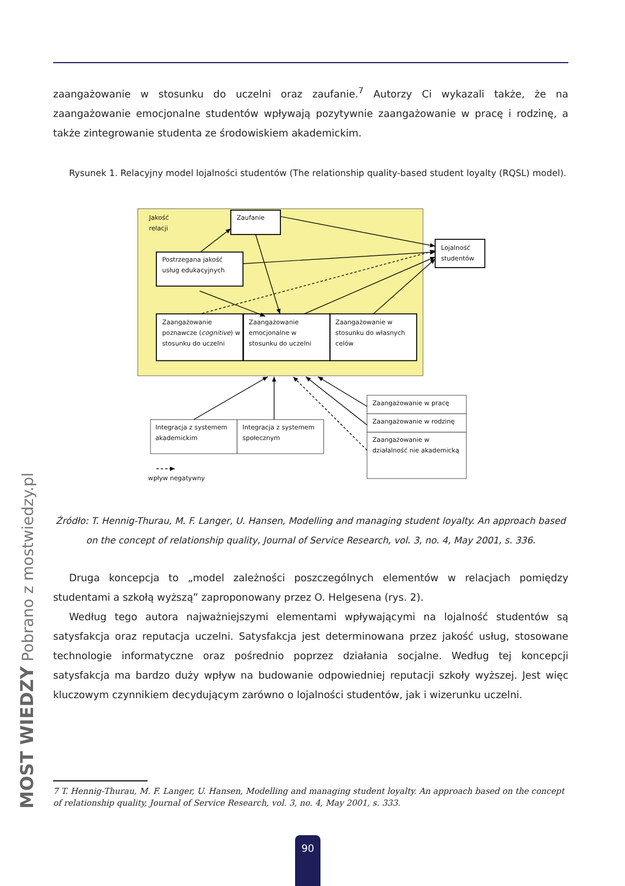zaangażowanie w stosunku do uczelni oraz zaufanie.<sup>7</sup> Autorzy Ci wykazali także, że na zaangażowanie emocjonalne studentów wpływają pozytywnie zaangażowanie w pracę i rodzinę, a także zintegrowanie studenta ze środowiskiem akademickim.
Rysunek 1. Relacyjny model lojalności studentów (The relationship quality-based student loyalty (RQSL) model).
Jakość
relacji
Zaufanie
Postrzegana jakość
usług edukacyjnych
Zaangażowanie
poznawcze (cognitive) w
stosunku do uczelni
Zaangażowanie
emocjonalne w
stosunku do uczelni
Zaangażowanie w
stosunku do własnych
celów
Lojalność
studentów
Integracja z systemem
akademickim
Integracja z systemem
społecznym
Zaangażowanie w pracę
Zaangażowanie w rodzinę
Zaangażowanie w
działalność nie akademicką
wpływ negatywny
Źródło: T. Hennig-Thurau, M. F. Langer, U. Hansen, Modelling and managing student loyalty. An approach based
on the concept of relationship quality, Journal of Service Research, vol. 3, no. 4, May 2001, s. 336.
Druga koncepcja to „model zależności poszczególnych elementów w relacjach pomiędzy studentami a szkołą wyższą” zaproponowany przez O. Helgesena (rys. 2).
Według tego autora najważniejszymi elementami wpływającymi na lojalność studentów są satysfakcja oraz reputacja uczelni. Satysfakcja jest determinowana przez jakość usług, stosowane technologie informatyczne oraz pośrednio poprzez działania socjalne. Według tej koncepcji satysfakcja ma bardzo duży wpływ na budowanie odpowiedniej reputacji szkoły wyższej. Jest więc kluczowym czynnikiem decydującym zarówno o lojalności studentów, jak i wizerunku uczelni.
7 T. Hennig-Thurau, M. F. Langer, U. Hansen, Modelling and managing student loyalty. An approach based on the concept of relationship quality, Journal of Service Research, vol. 3, no. 4, May 2001, s. 333.
90
MOST WIEDZY Pobrano z mostwiedzy.pl